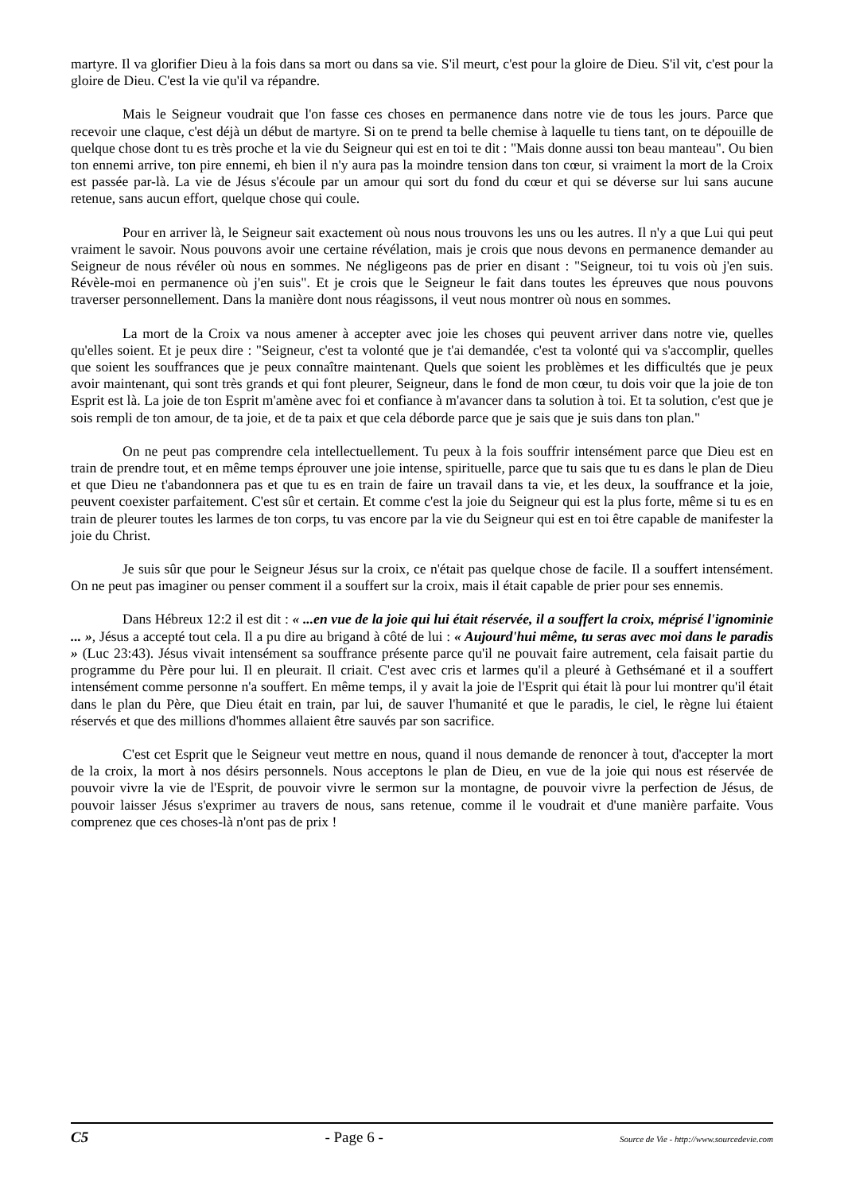martyre. Il va glorifier Dieu à la fois dans sa mort ou dans sa vie. S'il meurt, c'est pour la gloire de Dieu. S'il vit, c'est pour la gloire de Dieu. C'est la vie qu'il va répandre.
Mais le Seigneur voudrait que l'on fasse ces choses en permanence dans notre vie de tous les jours. Parce que recevoir une claque, c'est déjà un début de martyre. Si on te prend ta belle chemise à laquelle tu tiens tant, on te dépouille de quelque chose dont tu es très proche et la vie du Seigneur qui est en toi te dit : "Mais donne aussi ton beau manteau". Ou bien ton ennemi arrive, ton pire ennemi, eh bien il n'y aura pas la moindre tension dans ton cœur, si vraiment la mort de la Croix est passée par-là. La vie de Jésus s'écoule par un amour qui sort du fond du cœur et qui se déverse sur lui sans aucune retenue, sans aucun effort, quelque chose qui coule.
Pour en arriver là, le Seigneur sait exactement où nous nous trouvons les uns ou les autres. Il n'y a que Lui qui peut vraiment le savoir. Nous pouvons avoir une certaine révélation, mais je crois que nous devons en permanence demander au Seigneur de nous révéler où nous en sommes. Ne négligeons pas de prier en disant : "Seigneur, toi tu vois où j'en suis. Révèle-moi en permanence où j'en suis". Et je crois que le Seigneur le fait dans toutes les épreuves que nous pouvons traverser personnellement. Dans la manière dont nous réagissons, il veut nous montrer où nous en sommes.
La mort de la Croix va nous amener à accepter avec joie les choses qui peuvent arriver dans notre vie, quelles qu'elles soient. Et je peux dire : "Seigneur, c'est ta volonté que je t'ai demandée, c'est ta volonté qui va s'accomplir, quelles que soient les souffrances que je peux connaître maintenant. Quels que soient les problèmes et les difficultés que je peux avoir maintenant, qui sont très grands et qui font pleurer, Seigneur, dans le fond de mon cœur, tu dois voir que la joie de ton Esprit est là. La joie de ton Esprit m'amène avec foi et confiance à m'avancer dans ta solution à toi. Et ta solution, c'est que je sois rempli de ton amour, de ta joie, et de ta paix et que cela déborde parce que je sais que je suis dans ton plan."
On ne peut pas comprendre cela intellectuellement. Tu peux à la fois souffrir intensément parce que Dieu est en train de prendre tout, et en même temps éprouver une joie intense, spirituelle, parce que tu sais que tu es dans le plan de Dieu et que Dieu ne t'abandonnera pas et que tu es en train de faire un travail dans ta vie, et les deux, la souffrance et la joie, peuvent coexister parfaitement. C'est sûr et certain. Et comme c'est la joie du Seigneur qui est la plus forte, même si tu es en train de pleurer toutes les larmes de ton corps, tu vas encore par la vie du Seigneur qui est en toi être capable de manifester la joie du Christ.
Je suis sûr que pour le Seigneur Jésus sur la croix, ce n'était pas quelque chose de facile. Il a souffert intensément. On ne peut pas imaginer ou penser comment il a souffert sur la croix, mais il était capable de prier pour ses ennemis.
Dans Hébreux 12:2 il est dit : « ...en vue de la joie qui lui était réservée, il a souffert la croix, méprisé l'ignominie ... », Jésus a accepté tout cela. Il a pu dire au brigand à côté de lui : « Aujourd'hui même, tu seras avec moi dans le paradis » (Luc 23:43). Jésus vivait intensément sa souffrance présente parce qu'il ne pouvait faire autrement, cela faisait partie du programme du Père pour lui. Il en pleurait. Il criait. C'est avec cris et larmes qu'il a pleuré à Gethsémané et il a souffert intensément comme personne n'a souffert. En même temps, il y avait la joie de l'Esprit qui était là pour lui montrer qu'il était dans le plan du Père, que Dieu était en train, par lui, de sauver l'humanité et que le paradis, le ciel, le règne lui étaient réservés et que des millions d'hommes allaient être sauvés par son sacrifice.
C'est cet Esprit que le Seigneur veut mettre en nous, quand il nous demande de renoncer à tout, d'accepter la mort de la croix, la mort à nos désirs personnels. Nous acceptons le plan de Dieu, en vue de la joie qui nous est réservée de pouvoir vivre la vie de l'Esprit, de pouvoir vivre le sermon sur la montagne, de pouvoir vivre la perfection de Jésus, de pouvoir laisser Jésus s'exprimer au travers de nous, sans retenue, comme il le voudrait et d'une manière parfaite. Vous comprenez que ces choses-là n'ont pas de prix !
C5 - Page 6 - Source de Vie - http://www.sourcedevie.com